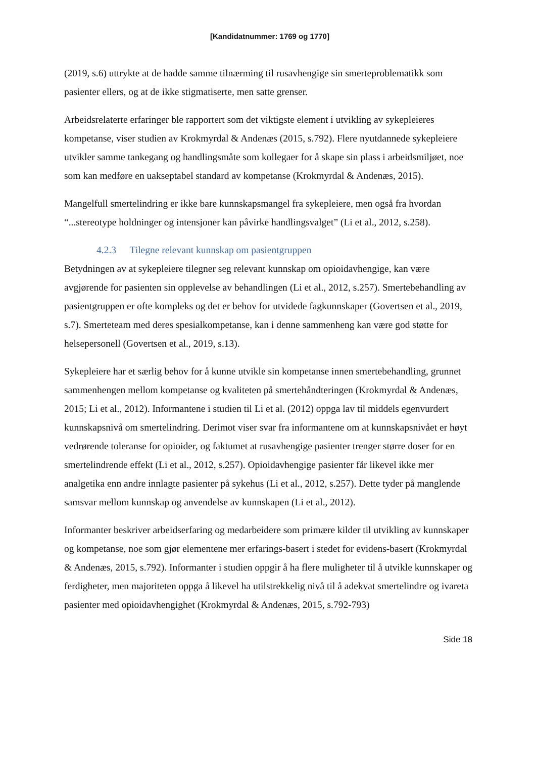[Kandidatnummer: 1769 og 1770]
(2019, s.6) uttrykte at de hadde samme tilnærming til rusavhengige sin smerteproblematikk som pasienter ellers, og at de ikke stigmatiserte, men satte grenser.
Arbeidsrelaterte erfaringer ble rapportert som det viktigste element i utvikling av sykepleieres kompetanse, viser studien av Krokmyrdal & Andenæs (2015, s.792). Flere nyutdannede sykepleiere utvikler samme tankegang og handlingsmåte som kollegaer for å skape sin plass i arbeidsmiljøet, noe som kan medføre en uakseptabel standard av kompetanse (Krokmyrdal & Andenæs, 2015).
Mangelfull smertelindring er ikke bare kunnskapsmangel fra sykepleiere, men også fra hvordan “...stereotype holdninger og intensjoner kan påvirke handlingsvalget” (Li et al., 2012, s.258).
4.2.3 Tilegne relevant kunnskap om pasientgruppen
Betydningen av at sykepleiere tilegner seg relevant kunnskap om opioidavhengige, kan være avgjørende for pasienten sin opplevelse av behandlingen (Li et al., 2012, s.257). Smertebehandling av pasientgruppen er ofte kompleks og det er behov for utvidede fagkunnskaper (Govertsen et al., 2019, s.7). Smerteteam med deres spesialkompetanse, kan i denne sammenheng kan være god støtte for helsepersonell (Govertsen et al., 2019, s.13).
Sykepleiere har et særlig behov for å kunne utvikle sin kompetanse innen smertebehandling, grunnet sammenhengen mellom kompetanse og kvaliteten på smertehåndteringen (Krokmyrdal & Andenæs, 2015; Li et al., 2012). Informantene i studien til Li et al. (2012) oppga lav til middels egenvurdert kunnskapsnivå om smertelindring. Derimot viser svar fra informantene om at kunnskapsnivået er høyt vedrørende toleranse for opioider, og faktumet at rusavhengige pasienter trenger større doser for en smertelindrende effekt (Li et al., 2012, s.257). Opioidavhengige pasienter får likevel ikke mer analgetika enn andre innlagte pasienter på sykehus (Li et al., 2012, s.257). Dette tyder på manglende samsvar mellom kunnskap og anvendelse av kunnskapen (Li et al., 2012).
Informanter beskriver arbeidserfaring og medarbeidere som primære kilder til utvikling av kunnskaper og kompetanse, noe som gjør elementene mer erfarings-basert i stedet for evidens-basert (Krokmyrdal & Andenæs, 2015, s.792). Informanter i studien oppgir å ha flere muligheter til å utvikle kunnskaper og ferdigheter, men majoriteten oppga å likevel ha utilstrekkelig nivå til å adekvat smertelindre og ivareta pasienter med opioidavhengighet (Krokmyrdal & Andenæs, 2015, s.792-793)
Side 18